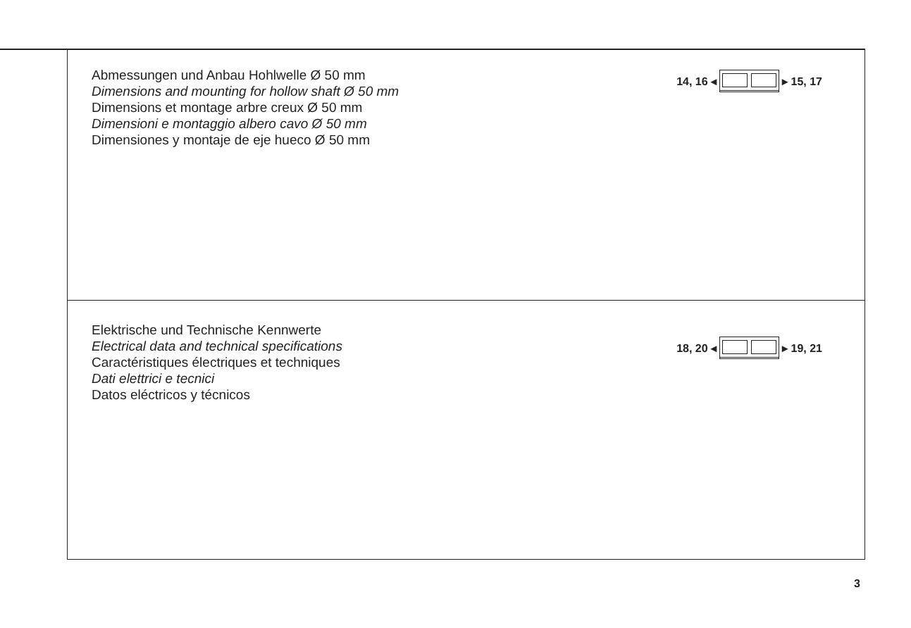Abmessungen und Anbau Hohlwelle Ø 50 mm
Dimensions and mounting for hollow shaft Ø 50 mm
Dimensions et montage arbre creux Ø 50 mm
Dimensioni e montaggio albero cavo Ø 50 mm
Dimensiones y montaje de eje hueco Ø 50 mm
14, 16 ◂ ▸ 15, 17
Elektrische und Technische Kennwerte
Electrical data and technical specifications
Caractéristiques électriques et techniques
Dati elettrici e tecnici
Datos eléctricos y técnicos
18, 20 ◂ ▸ 19, 21
3